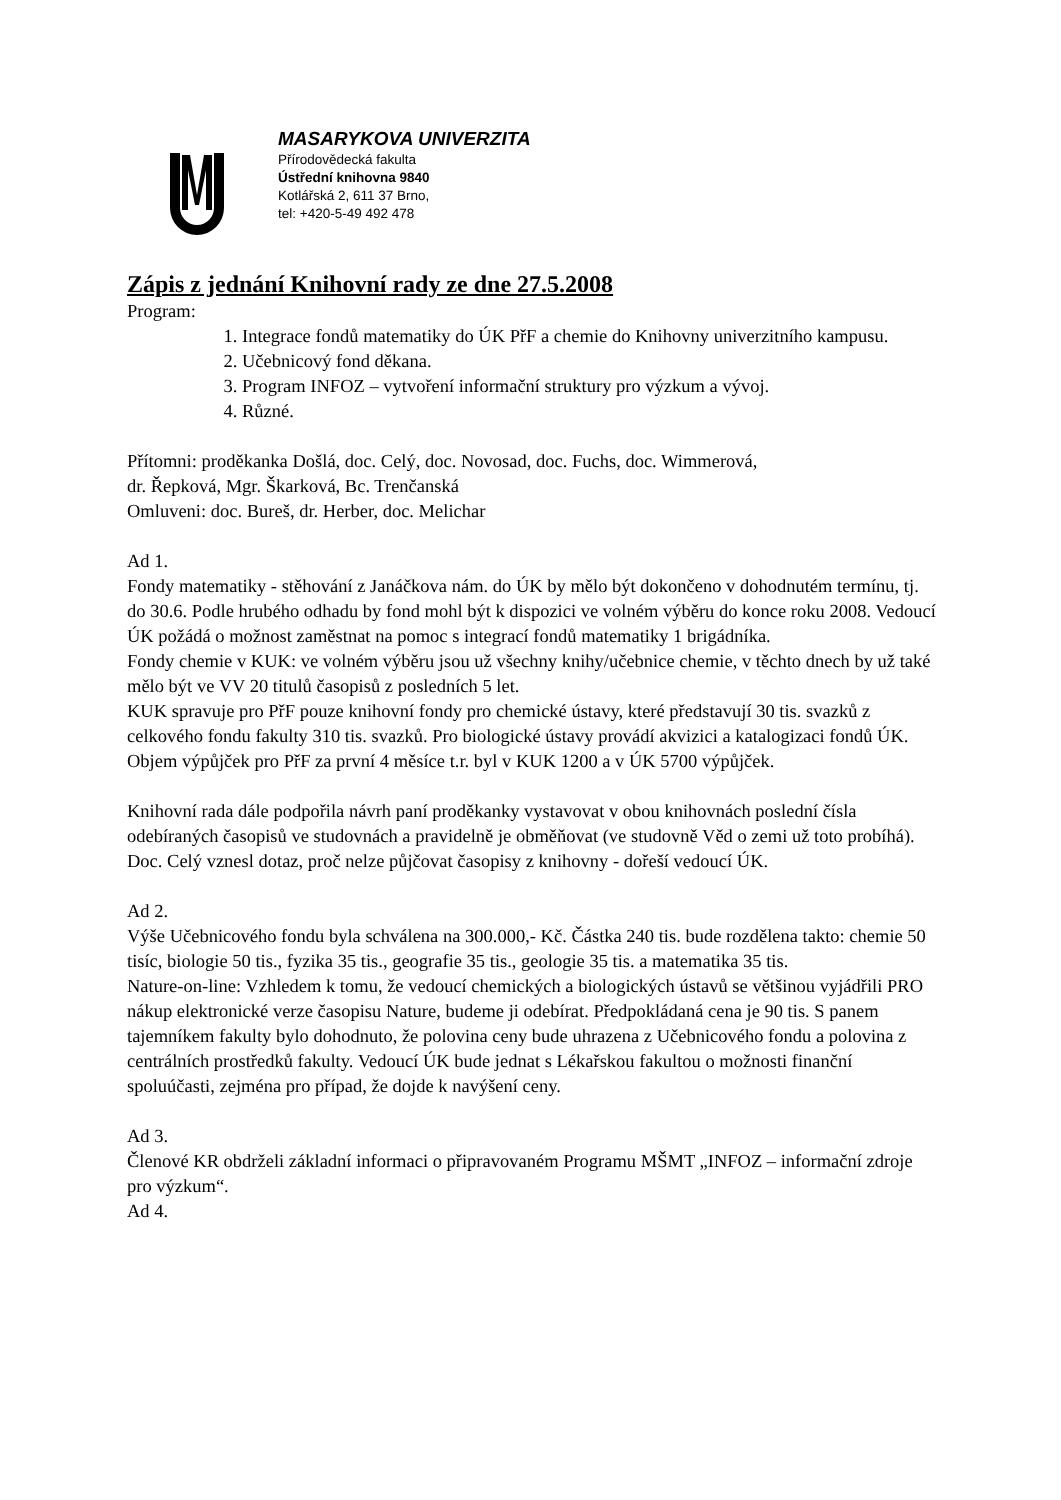MASARYKOVA UNIVERZITA
Přírodovědecká fakulta
Ústřední knihovna 9840
Kotlářská 2, 611 37 Brno,
tel: +420-5-49 492 478
Zápis z jednání Knihovní rady ze dne 27.5.2008
Program:
1. Integrace fondů matematiky do ÚK PřF a chemie do Knihovny univerzitního kampusu.
2. Učebnicový fond děkana.
3. Program INFOZ – vytvoření informační struktury pro výzkum a vývoj.
4. Různé.
Přítomni: proděkanka Došlá, doc. Celý, doc. Novosad, doc. Fuchs, doc. Wimmerová,
dr. Řepková, Mgr. Škarková, Bc. Trenčanská
Omluveni: doc. Bureš, dr. Herber, doc. Melichar
Ad 1.
Fondy matematiky - stěhování z Janáčkova nám. do ÚK by mělo být dokončeno v dohodnutém termínu, tj. do 30.6. Podle hrubého odhadu by fond mohl být k dispozici ve volném výběru do konce roku 2008. Vedoucí ÚK požádá o možnost zaměstnat na pomoc s integrací fondů matematiky 1 brigádníka.
Fondy chemie v KUK: ve volném výběru jsou už všechny knihy/učebnice chemie, v těchto dnech by už také mělo být ve VV 20 titulů časopisů z posledních 5 let.
KUK spravuje pro PřF pouze knihovní fondy pro chemické ústavy, které představují 30 tis. svazků z celkového fondu fakulty 310 tis. svazků. Pro biologické ústavy provádí akvizici a katalogizaci fondů ÚK. Objem výpůjček pro PřF za první 4 měsíce t.r. byl v KUK 1200 a v ÚK 5700 výpůjček.
Knihovní rada dále podpořila návrh paní proděkanky vystavovat v obou knihovnách poslední čísla odebíraných časopisů ve studovnách a pravidelně je obměňovat (ve studovně Věd o zemi už toto probíhá). Doc. Celý vznesl dotaz, proč nelze půjčovat časopisy z knihovny - dořeší vedoucí ÚK.
Ad 2.
Výše Učebnicového fondu byla schválena na 300.000,- Kč. Částka 240 tis. bude rozdělena takto: chemie 50 tisíc, biologie 50 tis., fyzika 35 tis., geografie 35 tis., geologie 35 tis. a matematika 35 tis.
Nature-on-line: Vzhledem k tomu, že vedoucí chemických a biologických ústavů se většinou vyjádřili PRO nákup elektronické verze časopisu Nature, budeme ji odebírat. Předpokládaná cena je 90 tis. S panem tajemníkem fakulty bylo dohodnuto, že polovina ceny bude uhrazena z Učebnicového fondu a polovina z centrálních prostředků fakulty. Vedoucí ÚK bude jednat s Lékařskou fakultou o možnosti finanční spoluúčasti, zejména pro případ, že dojde k navýšení ceny.
Ad 3.
Členové KR obdrželi základní informaci o připravovaném Programu MŠMT „INFOZ – informační zdroje pro výzkum“.
Ad 4.